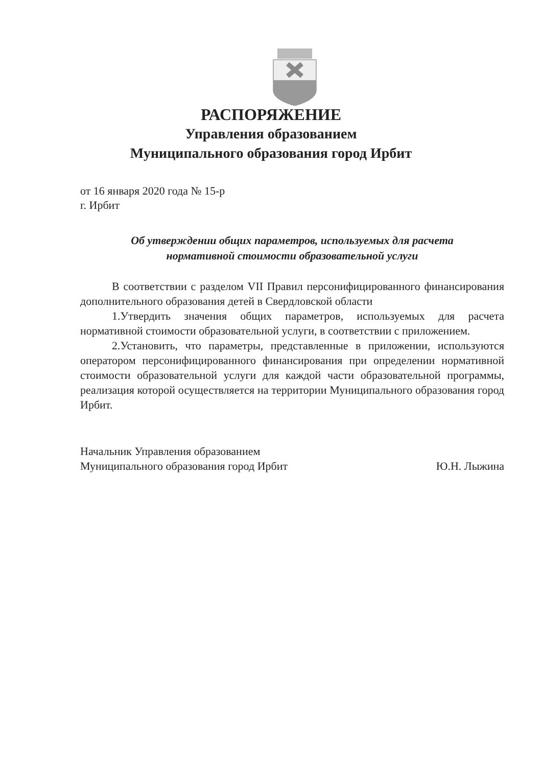РАСПОРЯЖЕНИЕ
Управления образованием
Муниципального образования город Ирбит
от 16 января 2020 года № 15-р
г. Ирбит
Об утверждении общих параметров, используемых для расчета
нормативной стоимости образовательной услуги
В соответствии с разделом VII Правил персонифицированного финансирования дополнительного образования детей в Свердловской области
1.Утвердить значения общих параметров, используемых для расчета нормативной стоимости образовательной услуги, в соответствии с приложением.
2.Установить, что параметры, представленные в приложении, используются оператором персонифицированного финансирования при определении нормативной стоимости образовательной услуги для каждой части образовательной программы, реализация которой осуществляется на территории Муниципального образования город Ирбит.
Начальник Управления образованием
Муниципального образования город Ирбит
Ю.Н. Лыжина